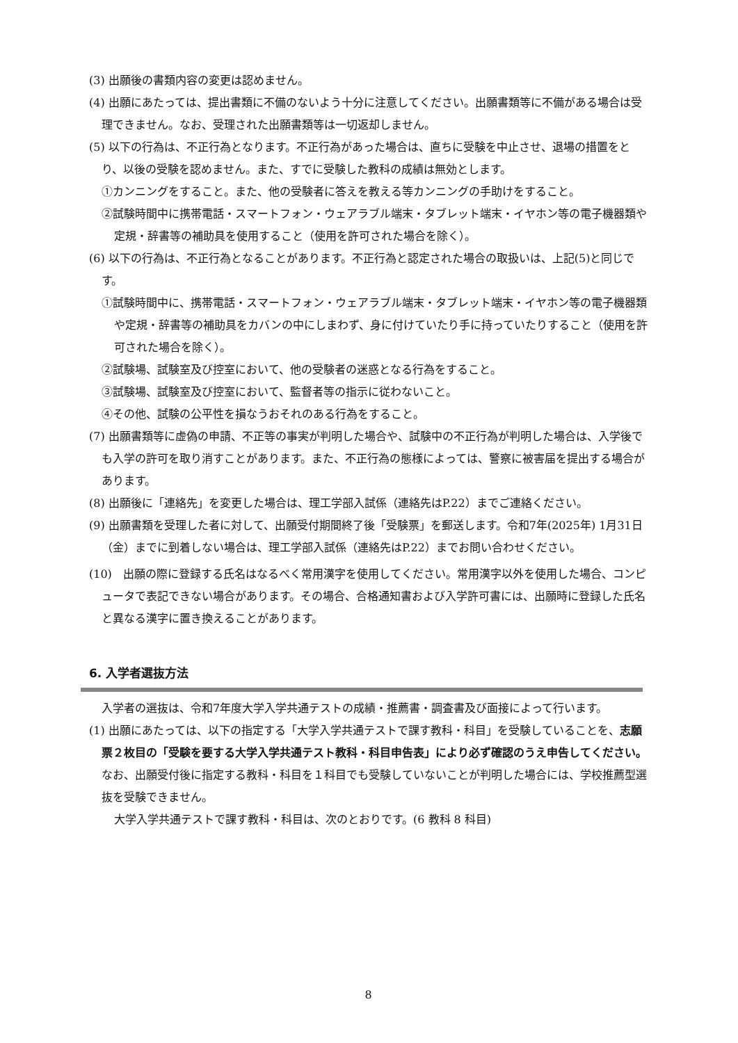(3) 出願後の書類内容の変更は認めません。
(4) 出願にあたっては、提出書類に不備のないよう十分に注意してください。出願書類等に不備がある場合は受理できません。なお、受理された出願書類等は一切返却しません。
(5) 以下の行為は、不正行為となります。不正行為があった場合は、直ちに受験を中止させ、退場の措置をとり、以後の受験を認めません。また、すでに受験した教科の成績は無効とします。
①カンニングをすること。また、他の受験者に答えを教える等カンニングの手助けをすること。
②試験時間中に携帯電話・スマートフォン・ウェアラブル端末・タブレット端末・イヤホン等の電子機器類や定規・辞書等の補助具を使用すること（使用を許可された場合を除く）。
(6) 以下の行為は、不正行為となることがあります。不正行為と認定された場合の取扱いは、上記(5)と同じです。
①試験時間中に、携帯電話・スマートフォン・ウェアラブル端末・タブレット端末・イヤホン等の電子機器類や定規・辞書等の補助具をカバンの中にしまわず、身に付けていたり手に持っていたりすること（使用を許可された場合を除く）。
②試験場、試験室及び控室において、他の受験者の迷惑となる行為をすること。
③試験場、試験室及び控室において、監督者等の指示に従わないこと。
④その他、試験の公平性を損なうおそれのある行為をすること。
(7) 出願書類等に虚偽の申請、不正等の事実が判明した場合や、試験中の不正行為が判明した場合は、入学後でも入学の許可を取り消すことがあります。また、不正行為の態様によっては、警察に被害届を提出する場合があります。
(8) 出願後に「連絡先」を変更した場合は、理工学部入試係（連絡先はP.22）までご連絡ください。
(9) 出願書類を受理した者に対して、出願受付期間終了後「受験票」を郵送します。令和7年(2025年) 1月31日（金）までに到着しない場合は、理工学部入試係（連絡先はP.22）までお問い合わせください。
(10)　出願の際に登録する氏名はなるべく常用漢字を使用してください。常用漢字以外を使用した場合、コンピュータで表記できない場合があります。その場合、合格通知書および入学許可書には、出願時に登録した氏名と異なる漢字に置き換えることがあります。
6. 入学者選抜方法
入学者の選抜は、令和7年度大学入学共通テストの成績・推薦書・調査書及び面接によって行います。
(1) 出願にあたっては、以下の指定する「大学入学共通テストで課す教科・科目」を受験していることを、志願票２枚目の「受験を要する大学入学共通テスト教科・科目申告表」により必ず確認のうえ申告してください。なお、出願受付後に指定する教科・科目を１科目でも受験していないことが判明した場合には、学校推薦型選抜を受験できません。
大学入学共通テストで課す教科・科目は、次のとおりです。(6 教科 8 科目)
8